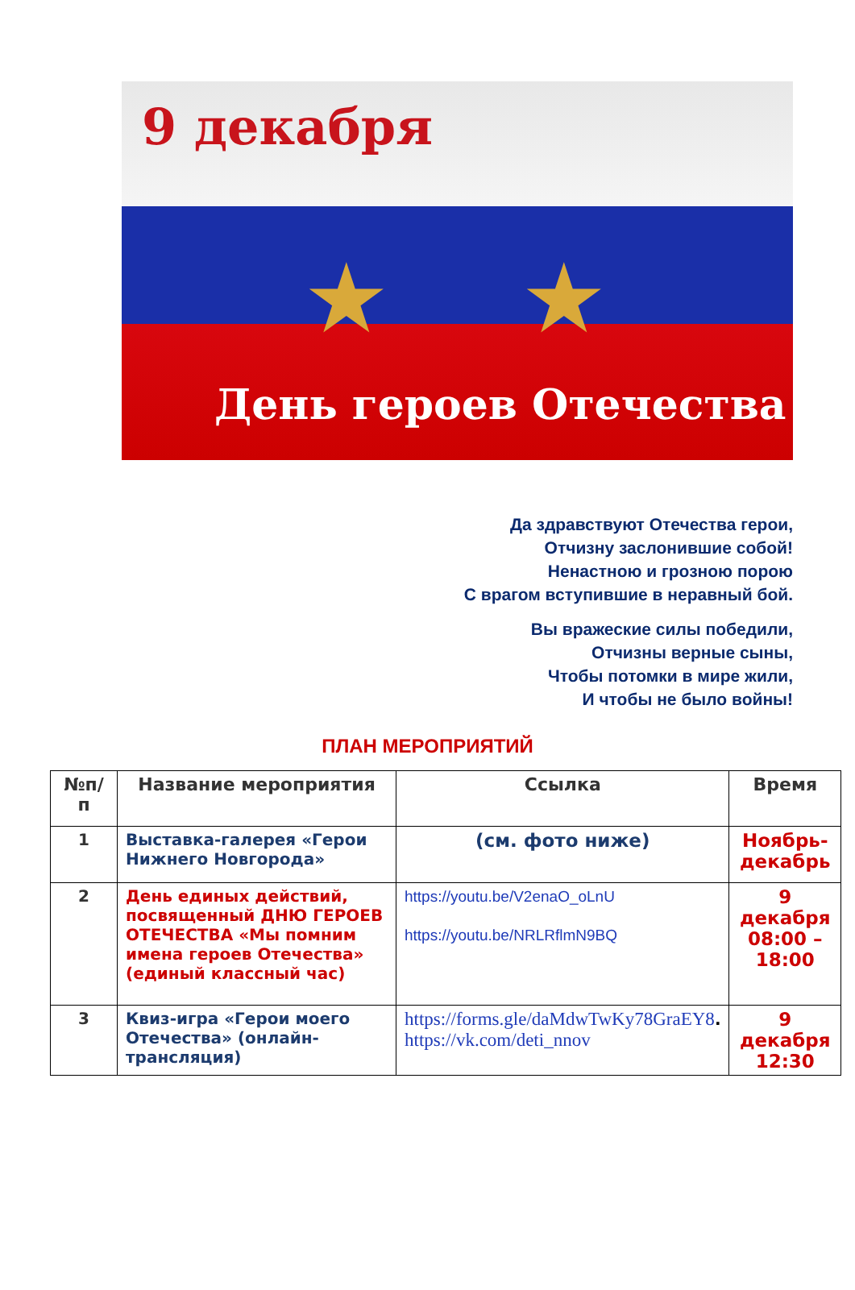9 декабря
★ ★
День героев Отечества
Да здравствуют Отечества герои,
Отчизну заслонившие собой!
Ненастною и грозною порою
С врагом вступившие в неравный бой.
Вы вражеские силы победили,
Отчизны верные сыны,
Чтобы потомки в мире жили,
И чтобы не было войны!
ПЛАН МЕРОПРИЯТИЙ
| №п/п | Название мероприятия | Ссылка | Время |
| --- | --- | --- | --- |
| 1 | Выставка-галерея «Герои Нижнего Новгорода» | (см. фото ниже) | Ноябрь-декабрь |
| 2 | День единых действий, посвященный ДНЮ ГЕРОЕВ ОТЕЧЕСТВА «Мы помним имена героев Отечества» (единый классный час) | https://youtu.be/V2enaO_oLnU https://youtu.be/NRLRflmN9BQ | 9 декабря 08:00 – 18:00 |
| 3 | Квиз-игра «Герои моего Отечества» (онлайн-трансляция) | https://forms.gle/daMdwTwKy78GraEY8 . https://vk.com/deti_nnov | 9 декабря 12:30 |